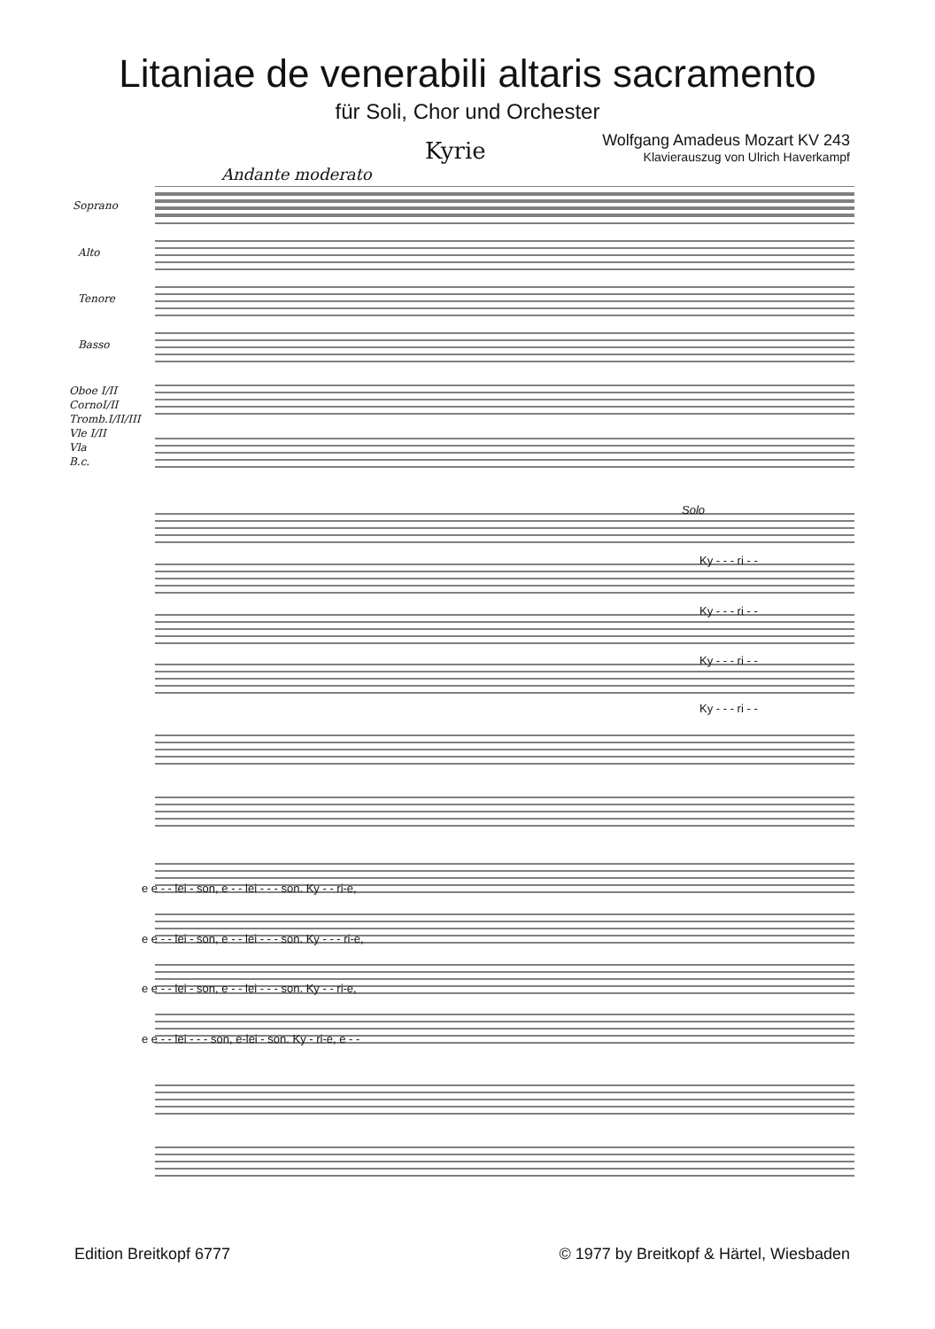Litaniae de venerabili altaris sacramento
für Soli, Chor und Orchester
Wolfgang Amadeus Mozart KV 243
Klavierauszug von Ulrich Haverkampf
Kyrie
Andante moderato
Soprano
Alto
Tenore
Basso
Oboe I/II
CornoI/II
Tromb.I/II/III
Vle I/II
Vla
B.c.
Solo
Ky - - - ri - -
Ky - - - ri - -
Ky - - - ri - -
Ky - - - ri - -
e e - - lei - son, e - - lei - - - son. Ky - - ri-e,
e e - - lei - son, e - - lei - - - son. Ky - - - ri-e,
e e - - lei - son, e - - lei - - - son. Ky - - ri-e,
e e - - lei - - - son, e-lei - son. Ky - ri-e, e - -
Edition Breitkopf 6777
© 1977 by Breitkopf & Härtel, Wiesbaden